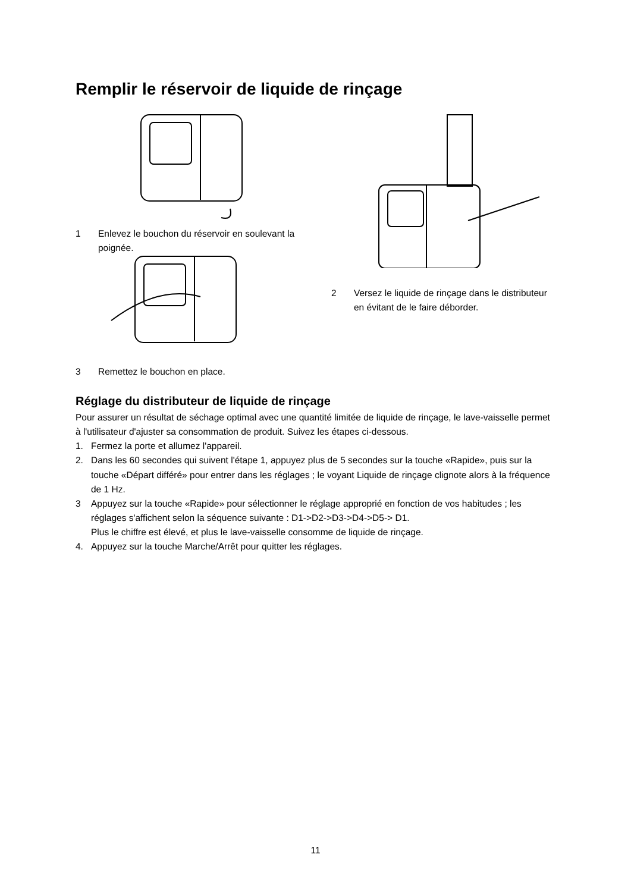Remplir le réservoir de liquide de rinçage
1 Enlevez le bouchon du réservoir en soulevant la poignée.
3 Remettez le bouchon en place.
2 Versez le liquide de rinçage dans le distributeur en évitant de le faire déborder.
Réglage du distributeur de liquide de rinçage
Pour assurer un résultat de séchage optimal avec une quantité limitée de liquide de rinçage, le lave-vaisselle permet à l'utilisateur d'ajuster sa consommation de produit. Suivez les étapes ci-dessous.
1. Fermez la porte et allumez l'appareil.
2. Dans les 60 secondes qui suivent l'étape 1, appuyez plus de 5 secondes sur la touche «Rapide», puis sur la touche «Départ différé» pour entrer dans les réglages ; le voyant Liquide de rinçage clignote alors à la fréquence de 1 Hz.
3 Appuyez sur la touche «Rapide» pour sélectionner le réglage approprié en fonction de vos habitudes ; les réglages s'affichent selon la séquence suivante : D1->D2->D3->D4->D5-> D1.
Plus le chiffre est élevé, et plus le lave-vaisselle consomme de liquide de rinçage.
4. Appuyez sur la touche Marche/Arrêt pour quitter les réglages.
11